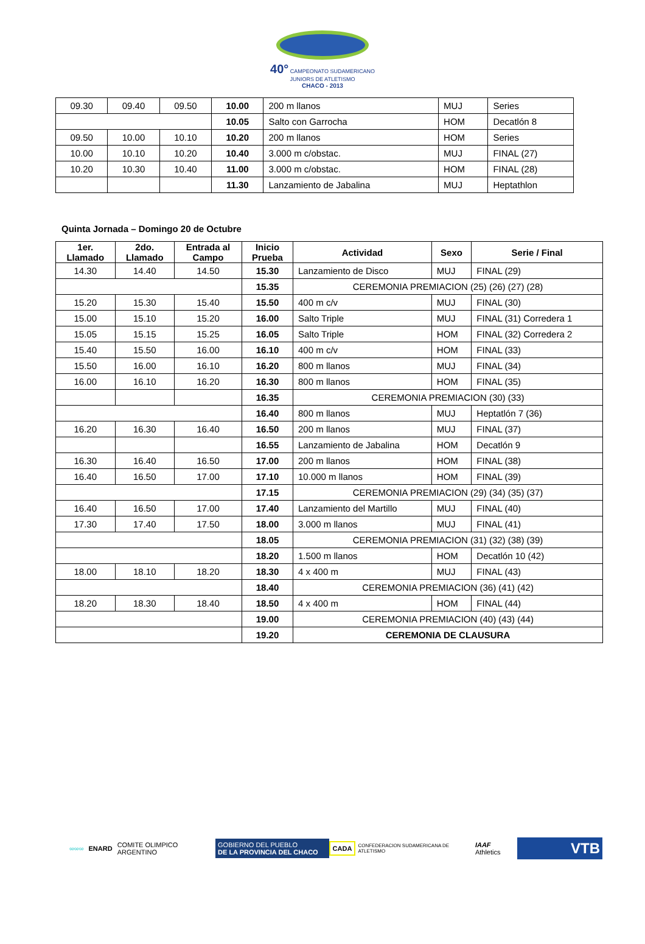40° CAMPEONATO SUDAMERICANO JUNIORS DE ATLETISMO
CHACO - 2013
| 09.30 | 09.40 | 09.50 | 10.00 | 200 m llanos | MUJ | Series |
| | | | 10.05 | Salto con Garrocha | HOM | Decatlón 8 |
| 09.50 | 10.00 | 10.10 | 10.20 | 200 m llanos | HOM | Series |
| 10.00 | 10.10 | 10.20 | 10.40 | 3.000 m c/obstac. | MUJ | FINAL (27) |
| 10.20 | 10.30 | 10.40 | 11.00 | 3.000 m c/obstac. | HOM | FINAL (28) |
| | | | 11.30 | Lanzamiento de Jabalina | MUJ | Heptathlon |
Quinta Jornada – Domingo 20 de Octubre
| 1er. Llamado | 2do. Llamado | Entrada al Campo | Inicio Prueba | Actividad | Sexo | Serie / Final |
| --- | --- | --- | --- | --- | --- | --- |
| 14.30 | 14.40 | 14.50 | 15.30 | Lanzamiento de Disco | MUJ | FINAL (29) |
| | | | 15.35 | CEREMONIA PREMIACION (25) (26) (27) (28) | | |
| 15.20 | 15.30 | 15.40 | 15.50 | 400 m c/v | MUJ | FINAL (30) |
| 15.00 | 15.10 | 15.20 | 16.00 | Salto Triple | MUJ | FINAL (31) Corredera 1 |
| 15.05 | 15.15 | 15.25 | 16.05 | Salto Triple | HOM | FINAL (32) Corredera 2 |
| 15.40 | 15.50 | 16.00 | 16.10 | 400 m c/v | HOM | FINAL (33) |
| 15.50 | 16.00 | 16.10 | 16.20 | 800 m llanos | MUJ | FINAL (34) |
| 16.00 | 16.10 | 16.20 | 16.30 | 800 m llanos | HOM | FINAL (35) |
| | | | 16.35 | CEREMONIA PREMIACION (30) (33) | | |
| | | | 16.40 | 800 m llanos | MUJ | Heptatlón 7 (36) |
| 16.20 | 16.30 | 16.40 | 16.50 | 200 m llanos | MUJ | FINAL (37) |
| | | | 16.55 | Lanzamiento de Jabalina | HOM | Decatlón 9 |
| 16.30 | 16.40 | 16.50 | 17.00 | 200 m llanos | HOM | FINAL (38) |
| 16.40 | 16.50 | 17.00 | 17.10 | 10.000 m llanos | HOM | FINAL (39) |
| | | | 17.15 | CEREMONIA PREMIACION (29) (34) (35) (37) | | |
| 16.40 | 16.50 | 17.00 | 17.40 | Lanzamiento del Martillo | MUJ | FINAL (40) |
| 17.30 | 17.40 | 17.50 | 18.00 | 3.000 m llanos | MUJ | FINAL (41) |
| | | | 18.05 | CEREMONIA PREMIACION (31) (32) (38) (39) | | |
| | | | 18.20 | 1.500 m llanos | HOM | Decatlón 10 (42) |
| 18.00 | 18.10 | 18.20 | 18.30 | 4 x 400 m | MUJ | FINAL (43) |
| | | | 18.40 | CEREMONIA PREMIACION (36) (41) (42) | | |
| 18.20 | 18.30 | 18.40 | 18.50 | 4 x 400 m | HOM | FINAL (44) |
| | | | 19.00 | CEREMONIA PREMIACION (40) (43) (44) | | |
| | | | 19.20 | CEREMONIA DE CLAUSURA | | |
∞∞∞ ENARD COMITE OLIMPICO ARGENTINO
GOBIERNO DEL PUEBLO
DE LA PROVINCIA DEL CHACO
CADA
CONFEDERACION SUDAMERICANA DE ATLETISMO
IAAF Athletics
VTB